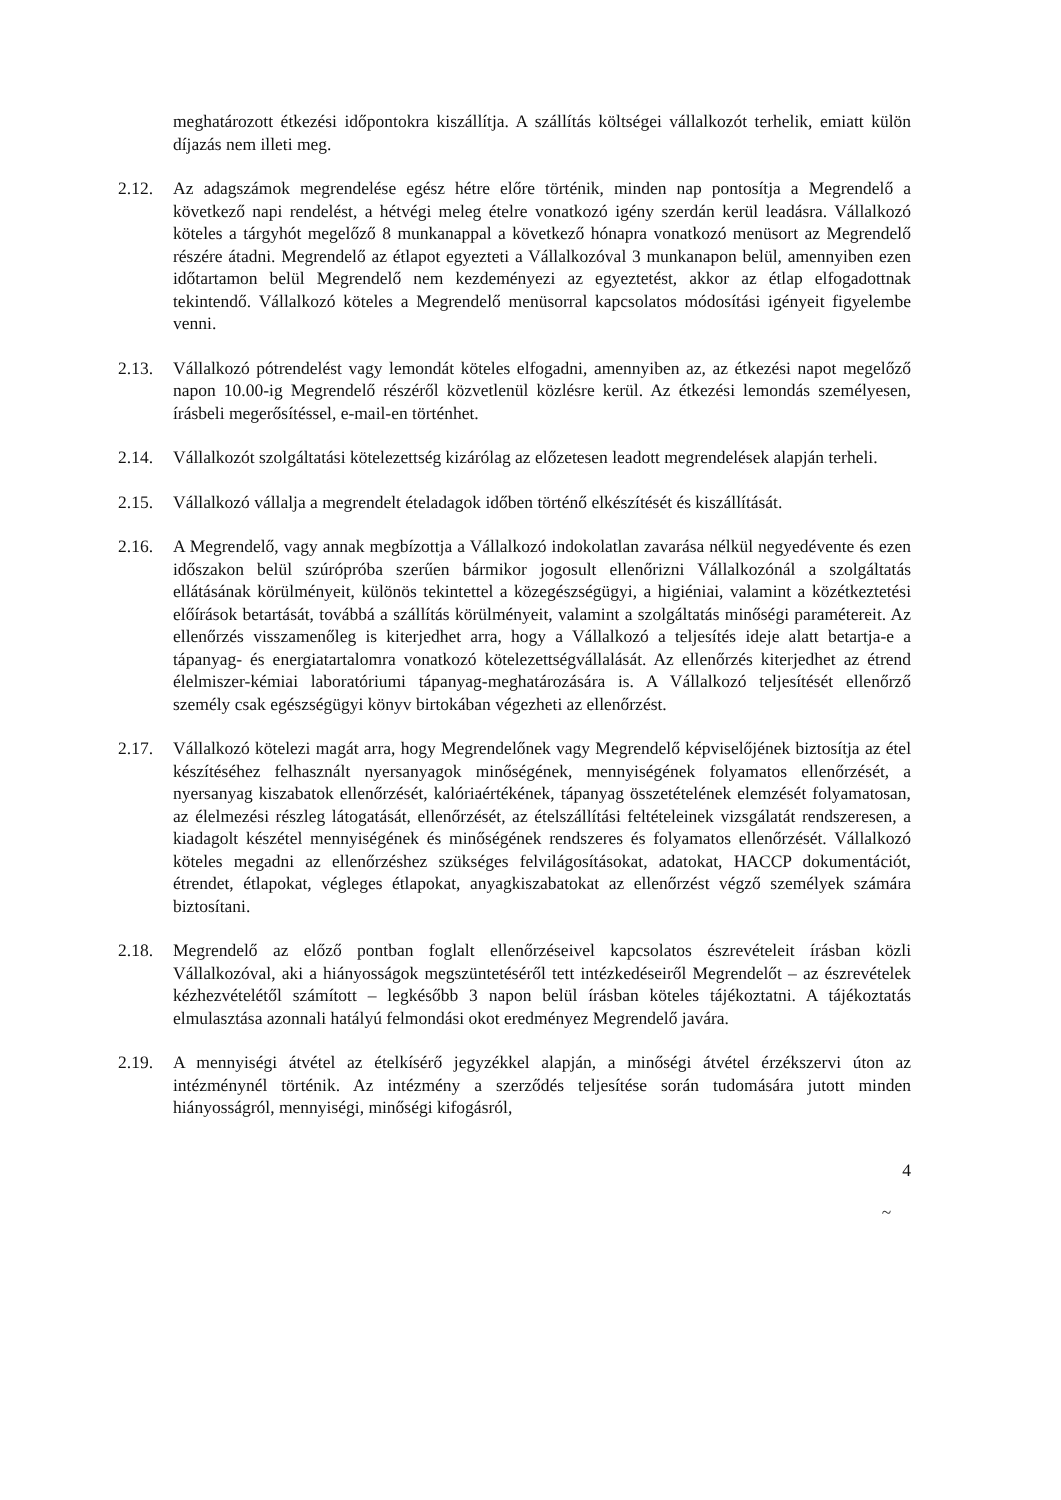meghatározott étkezési időpontokra kiszállítja. A szállítás költségei vállalkozót terhelik, emiatt külön díjazás nem illeti meg.
2.12. Az adagszámok megrendelése egész hétre előre történik, minden nap pontosítja a Megrendelő a következő napi rendelést, a hétvégi meleg ételre vonatkozó igény szerdán kerül leadásra. Vállalkozó köteles a tárgyhót megelőző 8 munkanappal a következő hónapra vonatkozó menüsort az Megrendelő részére átadni. Megrendelő az étlapot egyezteti a Vállalkozóval 3 munkanapon belül, amennyiben ezen időtartamon belül Megrendelő nem kezdeményezi az egyeztetést, akkor az étlap elfogadottnak tekintendő. Vállalkozó köteles a Megrendelő menüsorral kapcsolatos módosítási igényeit figyelembe venni.
2.13. Vállalkozó pótrendelést vagy lemondát köteles elfogadni, amennyiben az, az étkezési napot megelőző napon 10.00-ig Megrendelő részéről közvetlenül közlésre kerül. Az étkezési lemondás személyesen, írásbeli megerősítéssel, e-mail-en történhet.
2.14. Vállalkozót szolgáltatási kötelezettség kizárólag az előzetesen leadott megrendelések alapján terheli.
2.15. Vállalkozó vállalja a megrendelt ételadagok időben történő elkészítését és kiszállítását.
2.16. A Megrendelő, vagy annak megbízottja a Vállalkozó indokolatlan zavarása nélkül negyedévente és ezen időszakon belül szúrópróba szerűen bármikor jogosult ellenőrizni Vállalkozónál a szolgáltatás ellátásának körülményeit, különös tekintettel a közegészségügyi, a higiéniai, valamint a közétkeztetési előírások betartását, továbbá a szállítás körülményeit, valamint a szolgáltatás minőségi paramétereit. Az ellenőrzés visszamenőleg is kiterjedhet arra, hogy a Vállalkozó a teljesítés ideje alatt betartja-e a tápanyag- és energiatartalomra vonatkozó kötelezettségvállalását. Az ellenőrzés kiterjedhet az étrend élelmiszer-kémiai laboratóriumi tápanyag-meghatározására is. A Vállalkozó teljesítését ellenőrző személy csak egészségügyi könyv birtokában végezheti az ellenőrzést.
2.17. Vállalkozó kötelezi magát arra, hogy Megrendelőnek vagy Megrendelő képviselőjének biztosítja az étel készítéséhez felhasznált nyersanyagok minőségének, mennyiségének folyamatos ellenőrzését, a nyersanyag kiszabatok ellenőrzését, kalóriaértékének, tápanyag összetételének elemzését folyamatosan, az élelmezési részleg látogatását, ellenőrzését, az ételszállítási feltételeinek vizsgálatát rendszeresen, a kiadagolt készétel mennyiségének és minőségének rendszeres és folyamatos ellenőrzését. Vállalkozó köteles megadni az ellenőrzéshez szükséges felvilágosításokat, adatokat, HACCP dokumentációt, étrendet, étlapokat, végleges étlapokat, anyagkiszabatokat az ellenőrzést végző személyek számára biztosítani.
2.18. Megrendelő az előző pontban foglalt ellenőrzéseivel kapcsolatos észrevételeit írásban közli Vállalkozóval, aki a hiányosságok megszüntetéséről tett intézkedéseiről Megrendelőt – az észrevételek kézhezvételétől számított – legkésőbb 3 napon belül írásban köteles tájékoztatni. A tájékoztatás elmulasztása azonnali hatályú felmondási okot eredményez Megrendelő javára.
2.19. A mennyiségi átvétel az ételkísérő jegyzékkel alapján, a minőségi átvétel érzékszervi úton az intézménynél történik. Az intézmény a szerződés teljesítése során tudomására jutott minden hiányosságról, mennyiségi, minőségi kifogásról,
4
~